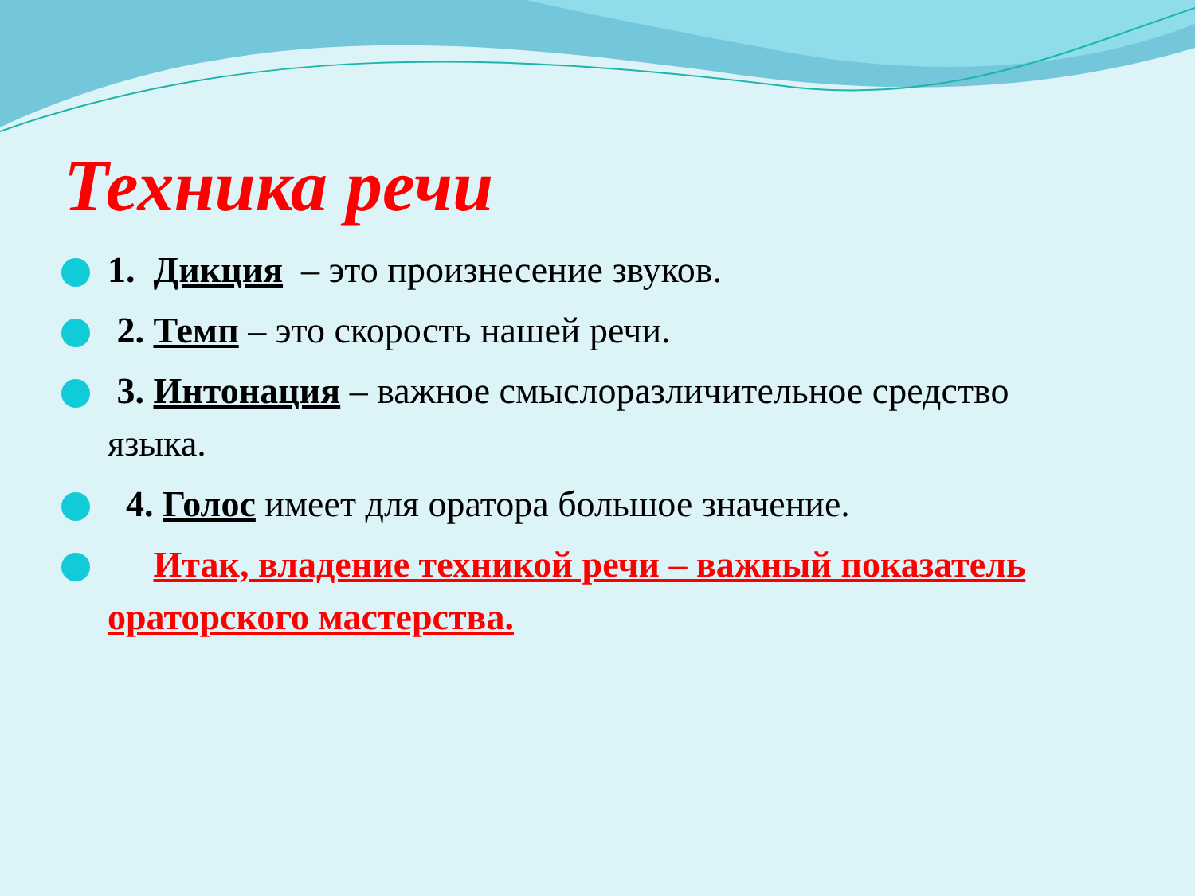Техника речи
1. Дикция – это произнесение звуков.
2. Темп – это скорость нашей речи.
3. Интонация – важное смыслоразличительное средство языка.
4. Голос имеет для оратора большое значение.
Итак, владение техникой речи – важный показатель ораторского мастерства.